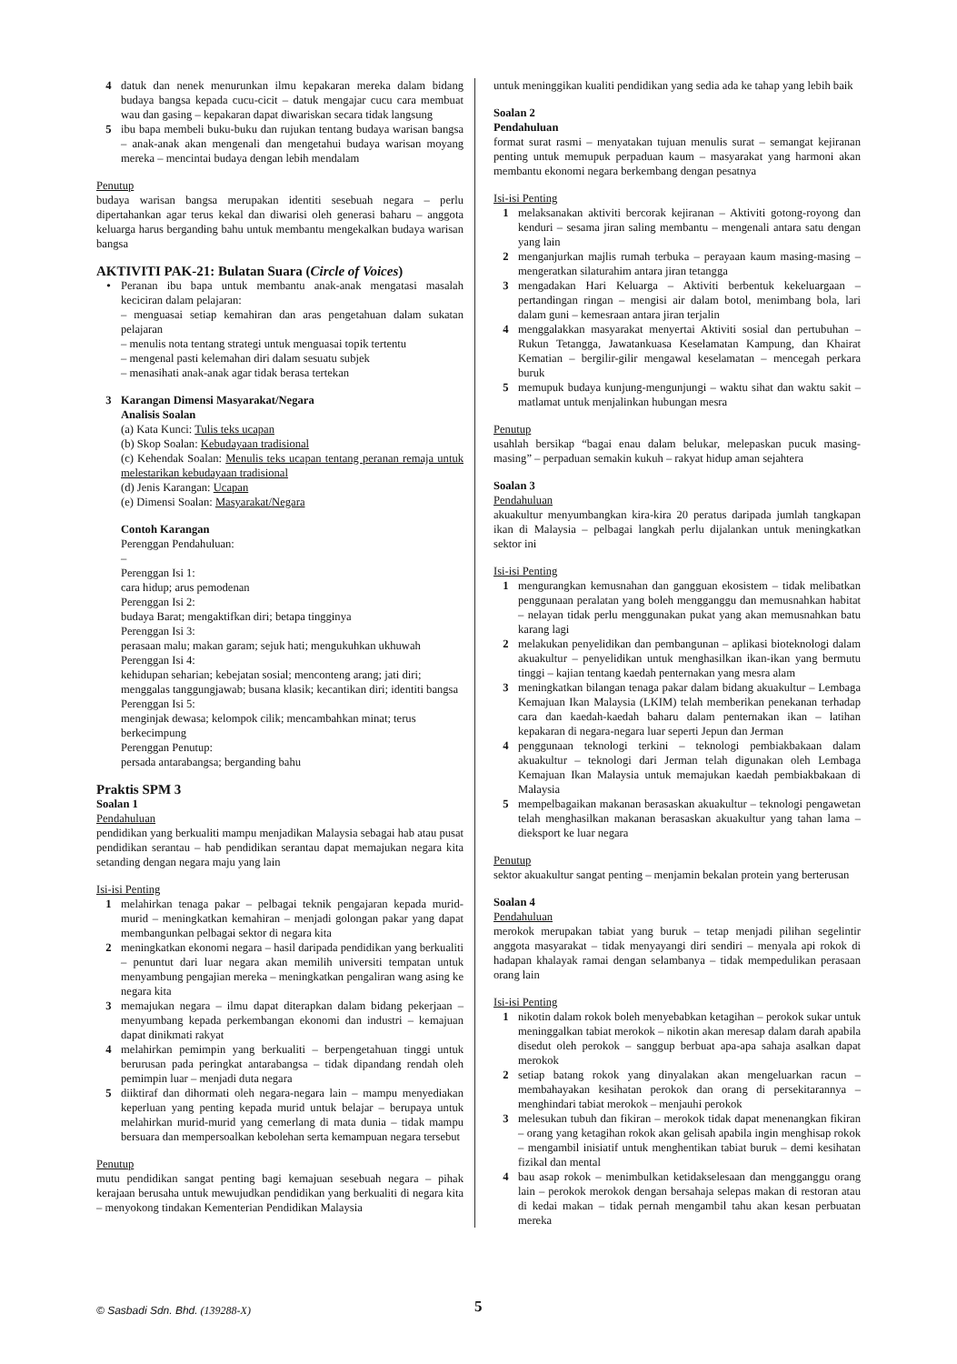4 datuk dan nenek menurunkan ilmu kepakaran mereka dalam bidang budaya bangsa kepada cucu-cicit – datuk mengajar cucu cara membuat wau dan gasing – kepakaran dapat diwariskan secara tidak langsung
5 ibu bapa membeli buku-buku dan rujukan tentang budaya warisan bangsa – anak-anak akan mengenali dan mengetahui budaya warisan moyang mereka – mencintai budaya dengan lebih mendalam
Penutup
budaya warisan bangsa merupakan identiti sesebuah negara – perlu dipertahankan agar terus kekal dan diwarisi oleh generasi baharu – anggota keluarga harus berganding bahu untuk membantu mengekalkan budaya warisan bangsa
AKTIVITI PAK-21: Bulatan Suara (Circle of Voices)
• Peranan ibu bapa untuk membantu anak-anak mengatasi masalah keciciran dalam pelajaran:
– menguasai setiap kemahiran dan aras pengetahuan dalam sukatan pelajaran
– menulis nota tentang strategi untuk menguasai topik tertentu
– mengenal pasti kelemahan diri dalam sesuatu subjek
– menasihati anak-anak agar tidak berasa tertekan
3 Karangan Dimensi Masyarakat/Negara
Analisis Soalan
(a) Kata Kunci: Tulis teks ucapan
(b) Skop Soalan: Kebudayaan tradisional
(c) Kehendak Soalan: Menulis teks ucapan tentang peranan remaja untuk melestarikan kebudayaan tradisional
(d) Jenis Karangan: Ucapan
(e) Dimensi Soalan: Masyarakat/Negara
Contoh Karangan
Perenggan Pendahuluan:
–
Perenggan Isi 1:
cara hidup; arus pemodenan
Perenggan Isi 2:
budaya Barat; mengaktifkan diri; betapa tingginya
Perenggan Isi 3:
perasaan malu; makan garam; sejuk hati; mengukuhkan ukhuwah
Perenggan Isi 4:
kehidupan seharian; kebejatan sosial; menconteng arang; jati diri; menggalas tanggungjawab; busana klasik; kecantikan diri; identiti bangsa
Perenggan Isi 5:
menginjak dewasa; kelompok cilik; mencambahkan minat; terus berkecimpung
Perenggan Penutup:
persada antarabangsa; berganding bahu
Praktis SPM 3
Soalan 1
Pendahuluan
pendidikan yang berkualiti mampu menjadikan Malaysia sebagai hab atau pusat pendidikan serantau – hab pendidikan serantau dapat memajukan negara kita setanding dengan negara maju yang lain
Isi-isi Penting
1 melahirkan tenaga pakar – pelbagai teknik pengajaran kepada murid-murid – meningkatkan kemahiran – menjadi golongan pakar yang dapat membangunkan pelbagai sektor di negara kita
2 meningkatkan ekonomi negara – hasil daripada pendidikan yang berkualiti – penuntut dari luar negara akan memilih universiti tempatan untuk menyambung pengajian mereka – meningkatkan pengaliran wang asing ke negara kita
3 memajukan negara – ilmu dapat diterapkan dalam bidang pekerjaan – menyumbang kepada perkembangan ekonomi dan industri – kemajuan dapat dinikmati rakyat
4 melahirkan pemimpin yang berkualiti – berpengetahuan tinggi untuk berurusan pada peringkat antarabangsa – tidak dipandang rendah oleh pemimpin luar – menjadi duta negara
5 diiktiraf dan dihormati oleh negara-negara lain – mampu menyediakan keperluan yang penting kepada murid untuk belajar – berupaya untuk melahirkan murid-murid yang cemerlang di mata dunia – tidak mampu bersuara dan mempersoalkan kebolehan serta kemampuan negara tersebut
Penutup
mutu pendidikan sangat penting bagi kemajuan sesebuah negara – pihak kerajaan berusaha untuk mewujudkan pendidikan yang berkualiti di negara kita – menyokong tindakan Kementerian Pendidikan Malaysia
untuk meninggikan kualiti pendidikan yang sedia ada ke tahap yang lebih baik
Soalan 2
Pendahuluan
format surat rasmi – menyatakan tujuan menulis surat – semangat kejiranan penting untuk memupuk perpaduan kaum – masyarakat yang harmoni akan membantu ekonomi negara berkembang dengan pesatnya
Isi-isi Penting
1 melaksanakan aktiviti bercorak kejiranan – Aktiviti gotong-royong dan kenduri – sesama jiran saling membantu – mengenali antara satu dengan yang lain
2 menganjurkan majlis rumah terbuka – perayaan kaum masing-masing – mengeratkan silaturahim antara jiran tetangga
3 mengadakan Hari Keluarga – Aktiviti berbentuk kekeluargaan – pertandingan ringan – mengisi air dalam botol, menimbang bola, lari dalam guni – kemesraan antara jiran terjalin
4 menggalakkan masyarakat menyertai Aktiviti sosial dan pertubuhan – Rukun Tetangga, Jawatankuasa Keselamatan Kampung, dan Khairat Kematian – bergilir-gilir mengawal keselamatan – mencegah perkara buruk
5 memupuk budaya kunjung-mengunjungi – waktu sihat dan waktu sakit – matlamat untuk menjalinkan hubungan mesra
Penutup
usahlah bersikap “bagai enau dalam belukar, melepaskan pucuk masing-masing” – perpaduan semakin kukuh – rakyat hidup aman sejahtera
Soalan 3
Pendahuluan
akuakultur menyumbangkan kira-kira 20 peratus daripada jumlah tangkapan ikan di Malaysia – pelbagai langkah perlu dijalankan untuk meningkatkan sektor ini
Isi-isi Penting
1 mengurangkan kemusnahan dan gangguan ekosistem – tidak melibatkan penggunaan peralatan yang boleh mengganggu dan memusnahkan habitat – nelayan tidak perlu menggunakan pukat yang akan memusnahkan batu karang lagi
2 melakukan penyelidikan dan pembangunan – aplikasi bioteknologi dalam akuakultur – penyelidikan untuk menghasilkan ikan-ikan yang bermutu tinggi – kajian tentang kaedah penternakan yang mesra alam
3 meningkatkan bilangan tenaga pakar dalam bidang akuakultur – Lembaga Kemajuan Ikan Malaysia (LKIM) telah memberikan penekanan terhadap cara dan kaedah-kaedah baharu dalam penternakan ikan – latihan kepakaran di negara-negara luar seperti Jepun dan Jerman
4 penggunaan teknologi terkini – teknologi pembiakbakaan dalam akuakultur – teknologi dari Jerman telah digunakan oleh Lembaga Kemajuan Ikan Malaysia untuk memajukan kaedah pembiakbakaan di Malaysia
5 mempelbagaikan makanan berasaskan akuakultur – teknologi pengawetan telah menghasilkan makanan berasaskan akuakultur yang tahan lama – dieksport ke luar negara
Penutup
sektor akuakultur sangat penting – menjamin bekalan protein yang berterusan
Soalan 4
Pendahuluan
merokok merupakan tabiat yang buruk – tetap menjadi pilihan segelintir anggota masyarakat – tidak menyayangi diri sendiri – menyala api rokok di hadapan khalayak ramai dengan selambanya – tidak mempedulikan perasaan orang lain
Isi-isi Penting
1 nikotin dalam rokok boleh menyebabkan ketagihan – perokok sukar untuk meninggalkan tabiat merokok – nikotin akan meresap dalam darah apabila disedut oleh perokok – sanggup berbuat apa-apa sahaja asalkan dapat merokok
2 setiap batang rokok yang dinyalakan akan mengeluarkan racun – membahayakan kesihatan perokok dan orang di persekitarannya – menghindari tabiat merokok – menjauhi perokok
3 melesukan tubuh dan fikiran – merokok tidak dapat menenangkan fikiran – orang yang ketagihan rokok akan gelisah apabila ingin menghisap rokok – mengambil inisiatif untuk menghentikan tabiat buruk – demi kesihatan fizikal dan mental
4 bau asap rokok – menimbulkan ketidakselesaan dan mengganggu orang lain – perokok merokok dengan bersahaja selepas makan di restoran atau di kedai makan – tidak pernah mengambil tahu akan kesan perbuatan mereka
© Sasbadi Sdn. Bhd. (139288-X) 5